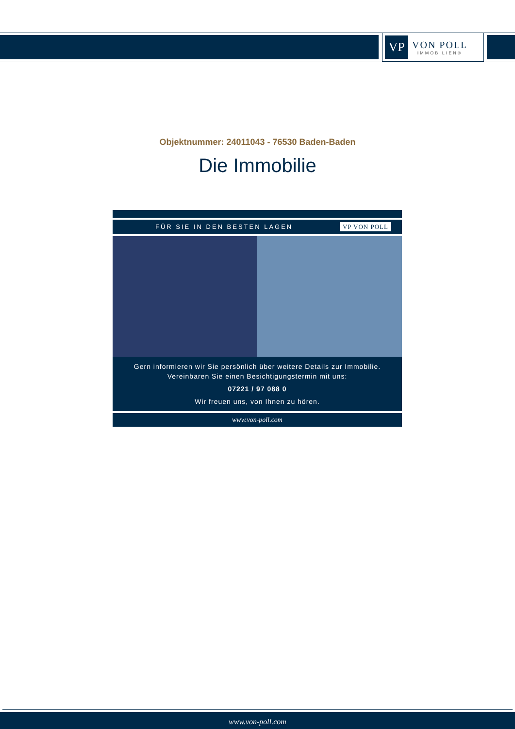VP
VON POLL
IMMOBILIEN®
Objektnummer: 24011043 - 76530 Baden-Baden
Die Immobilie
FÜR SIE IN DEN BESTEN LAGEN VP VON POLL
Gern informieren wir Sie persönlich über weitere Details zur Immobilie.
Vereinbaren Sie einen Besichtigungstermin mit uns:
07221 / 97 088 0
Wir freuen uns, von Ihnen zu hören.
www.von-poll.com
www.von-poll.com